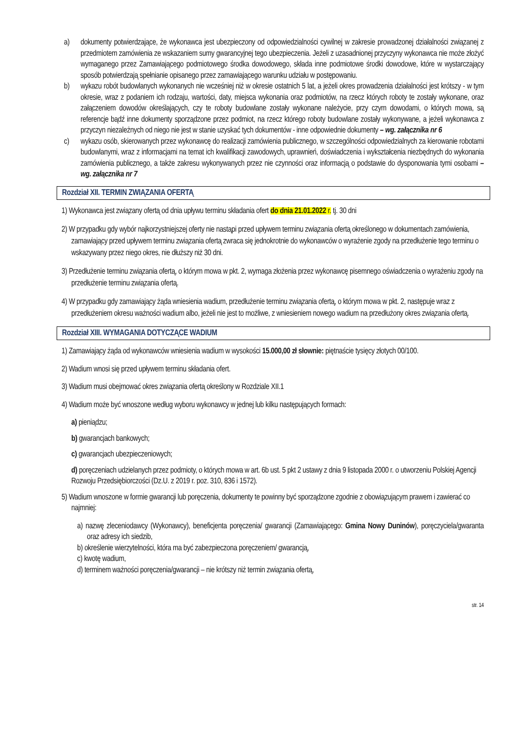a) dokumenty potwierdzające, że wykonawca jest ubezpieczony od odpowiedzialności cywilnej w zakresie prowadzonej działalności związanej z przedmiotem zamówienia ze wskazaniem sumy gwarancyjnej tego ubezpieczenia. Jeżeli z uzasadnionej przyczyny wykonawca nie może złożyć wymaganego przez Zamawiającego podmiotowego środka dowodowego, składa inne podmiotowe środki dowodowe, które w wystarczający sposób potwierdzają spełnianie opisanego przez zamawiającego warunku udziału w postępowaniu.
b) wykazu robót budowlanych wykonanych nie wcześniej niż w okresie ostatnich 5 lat, a jeżeli okres prowadzenia działalności jest krótszy - w tym okresie, wraz z podaniem ich rodzaju, wartości, daty, miejsca wykonania oraz podmiotów, na rzecz których roboty te zostały wykonane, oraz załączeniem dowodów określających, czy te roboty budowlane zostały wykonane należycie, przy czym dowodami, o których mowa, są referencje bądź inne dokumenty sporządzone przez podmiot, na rzecz którego roboty budowlane zostały wykonywane, a jeżeli wykonawca z przyczyn niezależnych od niego nie jest w stanie uzyskać tych dokumentów - inne odpowiednie dokumenty – wg. załącznika nr 6
c) wykazu osób, skierowanych przez wykonawcę do realizacji zamówienia publicznego, w szczególności odpowiedzialnych za kierowanie robotami budowlanymi, wraz z informacjami na temat ich kwalifikacji zawodowych, uprawnień, doświadczenia i wykształcenia niezbędnych do wykonania zamówienia publicznego, a także zakresu wykonywanych przez nie czynności oraz informacją o podstawie do dysponowania tymi osobami – wg. załącznika nr 7
Rozdział XII. TERMIN ZWIĄZANIA OFERTĄ
1) Wykonawca jest związany ofertą od dnia upływu terminu składania ofert do dnia 21.01.2022 r. tj. 30 dni
2) W przypadku gdy wybór najkorzystniejszej oferty nie nastąpi przed upływem terminu związania ofertą określonego w dokumentach zamówienia, zamawiający przed upływem terminu związania ofertą zwraca się jednokrotnie do wykonawców o wyrażenie zgody na przedłużenie tego terminu o wskazywany przez niego okres, nie dłuższy niż 30 dni.
3) Przedłużenie terminu związania ofertą, o którym mowa w pkt. 2, wymaga złożenia przez wykonawcę pisemnego oświadczenia o wyrażeniu zgody na przedłużenie terminu związania ofertą.
4) W przypadku gdy zamawiający żąda wniesienia wadium, przedłużenie terminu związania ofertą, o którym mowa w pkt. 2, następuje wraz z przedłużeniem okresu ważności wadium albo, jeżeli nie jest to możliwe, z wniesieniem nowego wadium na przedłużony okres związania ofertą.
Rozdział XIII. WYMAGANIA DOTYCZĄCE WADIUM
1) Zamawiający żąda od wykonawców wniesienia wadium w wysokości 15.000,00 zł słownie: piętnaście tysięcy złotych 00/100.
2) Wadium wnosi się przed upływem terminu składania ofert.
3) Wadium musi obejmować okres związania ofertą określony w Rozdziale XII.1
4) Wadium może być wnoszone według wyboru wykonawcy w jednej lub kilku następujących formach:
a) pieniądzu;
b) gwarancjach bankowych;
c) gwarancjach ubezpieczeniowych;
d) poręczeniach udzielanych przez podmioty, o których mowa w art. 6b ust. 5 pkt 2 ustawy z dnia 9 listopada 2000 r. o utworzeniu Polskiej Agencji Rozwoju Przedsiębiorczości (Dz.U. z 2019 r. poz. 310, 836 i 1572).
5) Wadium wnoszone w formie gwarancji lub poręczenia, dokumenty te powinny być sporządzone zgodnie z obowiązującym prawem i zawierać co najmniej:
a) nazwę zleceniodawcy (Wykonawcy), beneficjenta poręczenia/ gwarancji (Zamawiającego: Gmina Nowy Duninów), poręczyciela/gwaranta oraz adresy ich siedzib,
b) określenie wierzytelności, która ma być zabezpieczona poręczeniem/ gwarancją,
c) kwotę wadium,
d) terminem ważności poręczenia/gwarancji – nie krótszy niż termin związania ofertą,
str. 14